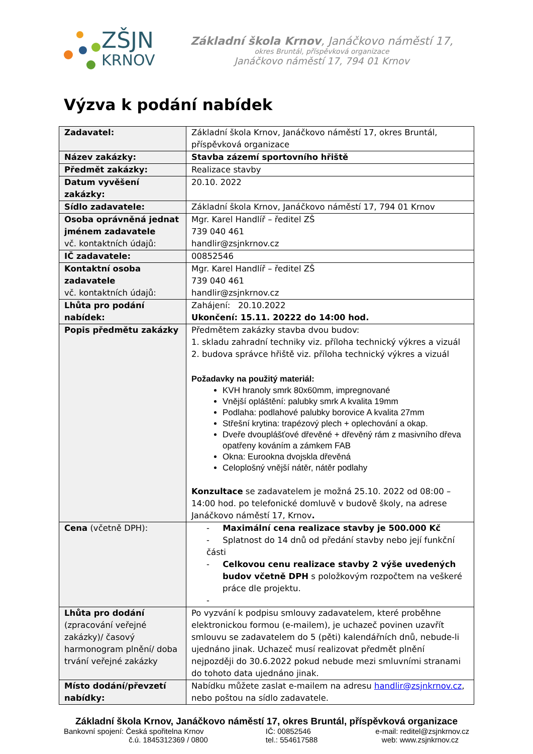ZŠJN
KRNOV
Základní škola Krnov, Janáčkovo náměstí 17,
okres Bruntál, příspěvková organizace
Janáčkovo náměstí 17, 794 01 Krnov
Výzva k podání nabídek
| Zadavatel: | Základní škola Krnov, Janáčkovo náměstí 17, okres Bruntál, příspěvková organizace |
| Název zakázky: | Stavba zázemí sportovního hřiště |
| Předmět zakázky: | Realizace stavby |
| Datum vyvěšení zakázky: | 20.10. 2022 |
| Sídlo zadavatele: | Základní škola Krnov, Janáčkovo náměstí 17, 794 01 Krnov |
| Osoba oprávněná jednat jménem zadavatele vč. kontaktních údajů: | Mgr. Karel Handlíř – ředitel ZŠ 739 040 461 handlir@zsjnkrnov.cz |
| IČ zadavatele: | 00852546 |
| Kontaktní osoba zadavatele vč. kontaktních údajů: | Mgr. Karel Handlíř – ředitel ZŠ 739 040 461 handlir@zsjnkrnov.cz |
| Lhůta pro podání nabídek: | Zahájení: 20.10.2022 Ukončení: 15.11. 20222 do 14:00 hod. |
| Popis předmětu zakázky | Předmětem zakázky stavba dvou budov: 1. skladu zahradní techniky viz. příloha technický výkres a vizuál 2. budova správce hřiště viz. příloha technický výkres a vizuál Požadavky na použitý materiál: KVH hranoly smrk 80x60mm, impregnované Vnější opláštění: palubky smrk A kvalita 19mm Podlaha: podlahové palubky borovice A kvalita 27mm Střešní krytina: trapézový plech + oplechování a okap. Dveře dvouplášťové dřevěné + dřevěný rám z masivního dřeva opatřeny kováním a zámkem FAB Okna: Eurookna dvojskla dřevěná Celoplošný vnější nátěr, nátěr podlahy Konzultace se zadavatelem je možná 25.10. 2022 od 08:00 – 14:00 hod. po telefonické domluvě v budově školy, na adrese Janáčkovo náměstí 17, Krnov . |
| Cena (včetně DPH): | - Maximální cena realizace stavby je 500.000 Kč - Splatnost do 14 dnů od předání stavby nebo její funkční části - Celkovou cenu realizace stavby 2 výše uvedených budov včetně DPH s položkovým rozpočtem na veškeré práce dle projektu. - |
| Lhůta pro dodání (zpracování veřejné zakázky)/ časový harmonogram plnění/ doba trvání veřejné zakázky | Po vyzvání k podpisu smlouvy zadavatelem, které proběhne elektronickou formou (e-mailem), je uchazeč povinen uzavřít smlouvu se zadavatelem do 5 (pěti) kalendářních dnů, nebude-li ujednáno jinak. Uchazeč musí realizovat předmět plnění nejpozději do 30.6.2022 pokud nebude mezi smluvními stranami do tohoto data ujednáno jinak. |
| Místo dodání/převzetí nabídky: | Nabídku můžete zaslat e-mailem na adresu handlir@zsjnkrnov.cz , nebo poštou na sídlo zadavatele. |
Základní škola Krnov, Janáčkovo náměstí 17, okres Bruntál, příspěvková organizace
Bankovní spojení: Česká spořitelna Krnov
č.ú. 1845312369 / 0800
IČ: 00852546
tel.: 554617588
e-mail: reditel@zsjnkrnov.cz
web: www.zsjnkrnov.cz